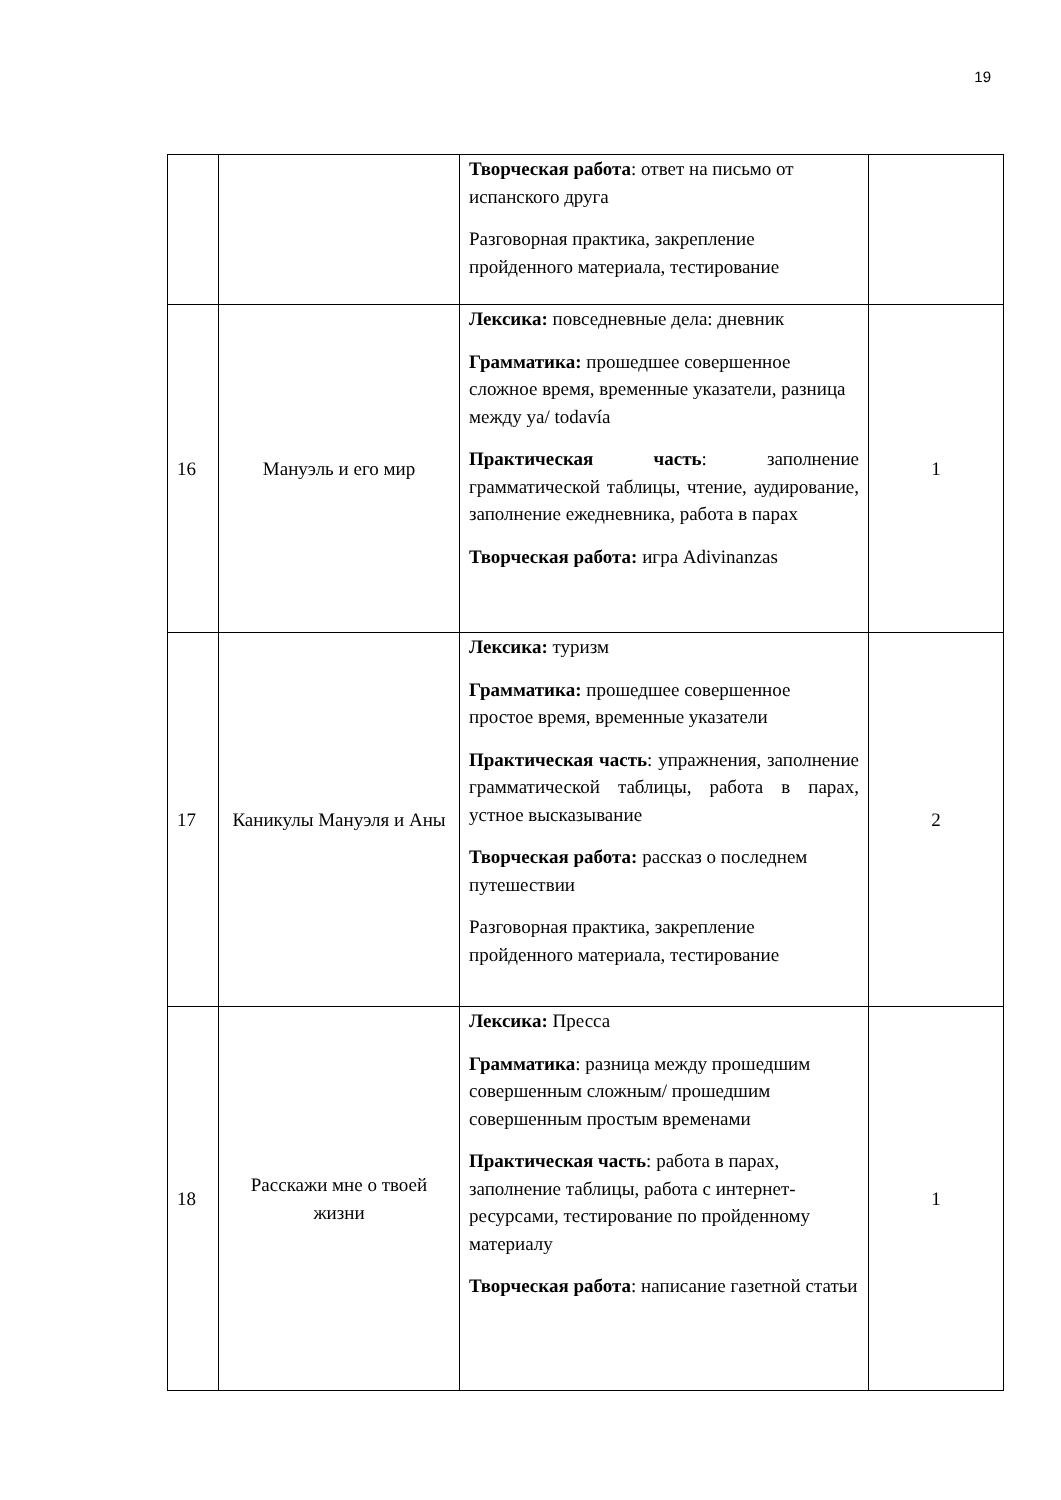19
| | | Творческая работа : ответ на письмо от испанского друга Разговорная практика, закрепление пройденного материала, тестирование | |
| 16 | Мануэль и его мир | Лексика: повседневные дела: дневник Грамматика: прошедшее совершенное сложное время, временные указатели, разница между ya/ todavía Практическая часть : заполнение грамматической таблицы, чтение, аудирование, заполнение ежедневника, работа в парах Творческая работа: игра Adivinanzas | 1 |
| 17 | Каникулы Мануэля и Аны | Лексика: туризм Грамматика: прошедшее совершенное простое время, временные указатели Практическая часть : упражнения, заполнение грамматической таблицы, работа в парах, устное высказывание Творческая работа: рассказ о последнем путешествии Разговорная практика, закрепление пройденного материала, тестирование | 2 |
| 18 | Расскажи мне о твоей жизни | Лексика: Пресса Грамматика : разница между прошедшим совершенным сложным/ прошедшим совершенным простым временами Практическая часть : работа в парах, заполнение таблицы, работа с интернет-ресурсами, тестирование по пройденному материалу Творческая работа : написание газетной статьи | 1 |